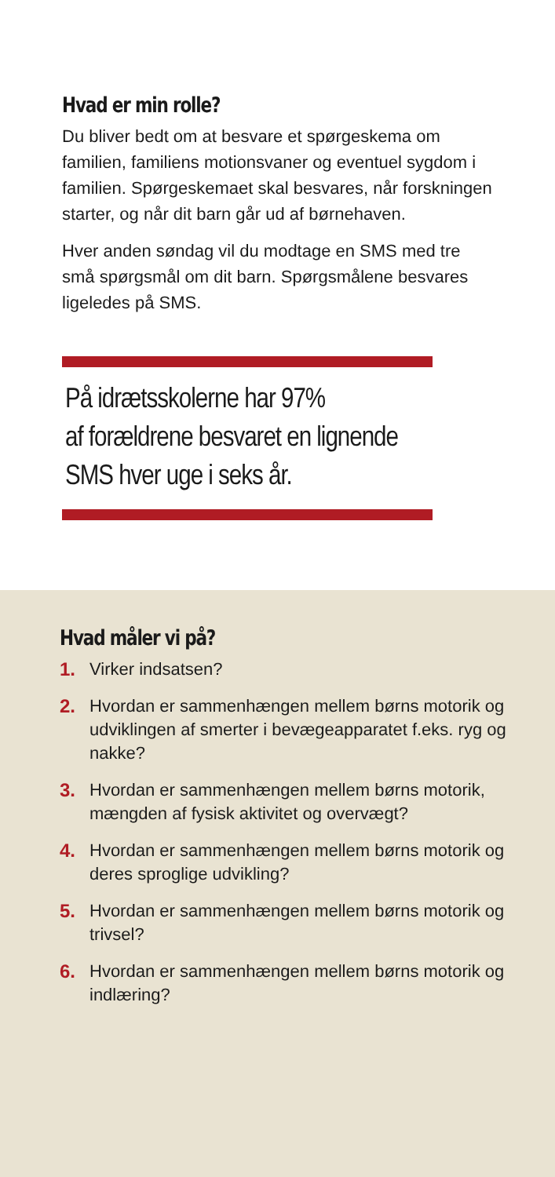Hvad er min rolle?
Du bliver bedt om at besvare et spørgeskema om familien, familiens motionsvaner og eventuel sygdom i familien. Spørgeskemaet skal be­svares, når forskningen starter, og når dit barn går ud af børnehaven.
Hver anden søndag vil du modtage en SMS med tre små spørgsmål om dit barn. Spørgs­målene besvares ligeledes på SMS.
På idrætsskolerne har 97%
af forældrene besvaret en lignende
SMS hver uge i seks år.
Hvad måler vi på?
1. Virker indsatsen?
2. Hvordan er sammenhængen mellem børns motorik og udviklingen af smerter i bevægeapparatet f.eks. ryg og nakke?
3. Hvordan er sammenhængen mellem børns motorik, mængden af fysisk aktivitet og overvægt?
4. Hvordan er sammenhængen mellem børns motorik og deres sproglige udvikling?
5. Hvordan er sammenhængen mellem børns motorik og trivsel?
6. Hvordan er sammenhængen mellem børns motorik og indlæring?